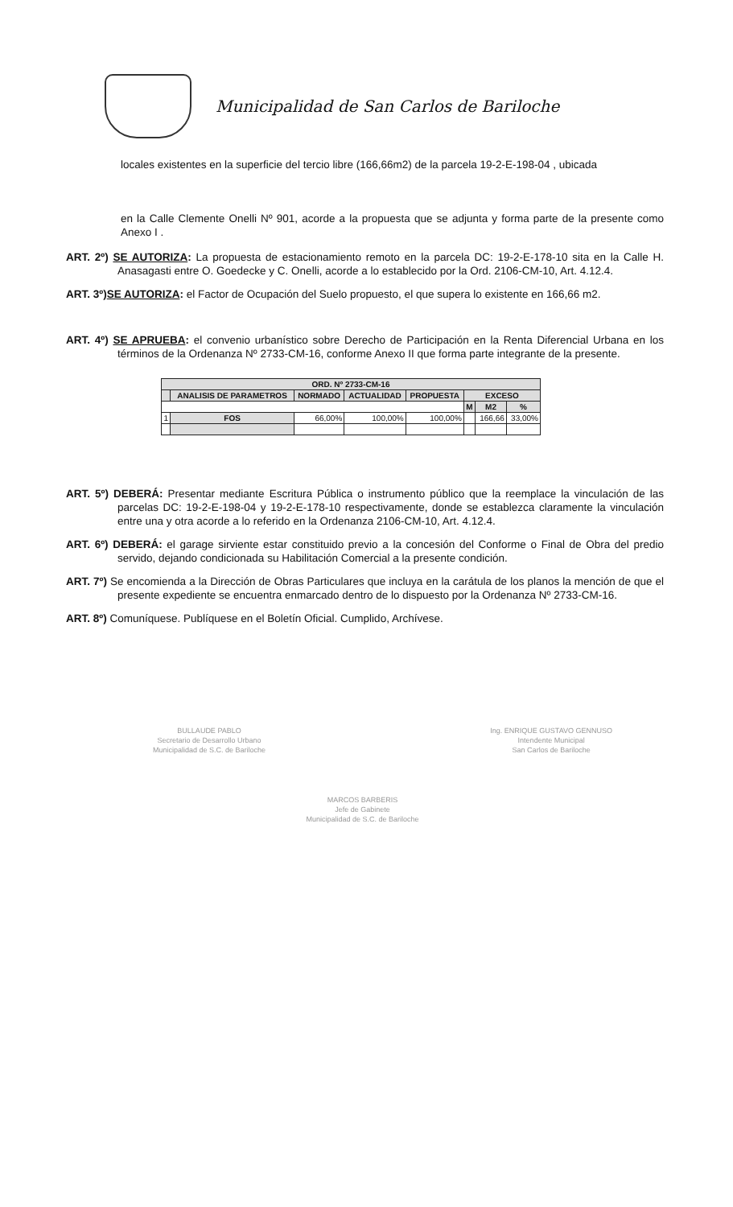Municipalidad de San Carlos de Bariloche
locales existentes en la superficie del tercio libre (166,66m2) de la parcela 19-2-E-198-04 , ubicada
en la Calle Clemente Onelli Nº 901, acorde a la propuesta que se adjunta y forma parte de la presente como Anexo I .
ART. 2º) SE AUTORIZA: La propuesta de estacionamiento remoto en la parcela DC: 19-2-E-178-10 sita en la Calle H. Anasagasti entre O. Goedecke y C. Onelli, acorde a lo establecido por la Ord. 2106-CM-10, Art. 4.12.4.
ART. 3º)SE AUTORIZA: el Factor de Ocupación del Suelo propuesto, el que supera lo existente en 166,66 m2.
ART. 4º) SE APRUEBA: el convenio urbanístico sobre Derecho de Participación en la Renta Diferencial Urbana en los términos de la Ordenanza Nº 2733-CM-16, conforme Anexo II que forma parte integrante de la presente.
| ORD. Nº 2733-CM-16 | | | | | | | |
| --- | --- | --- | --- | --- | --- | --- | --- |
| | ANALISIS DE PARAMETROS | NORMADO | ACTUALIDAD | PROPUESTA | EXCESO | | |
| | | | | | M | M2 | % |
| 1 | FOS | 66,00% | 100,00% | 100,00% | | 166,66 | 33,00% |
ART. 5º) DEBERÁ: Presentar mediante Escritura Pública o instrumento público que la reemplace la vinculación de las parcelas DC: 19-2-E-198-04 y 19-2-E-178-10 respectivamente, donde se establezca claramente la vinculación entre una y otra acorde a lo referido en la Ordenanza 2106-CM-10, Art. 4.12.4.
ART. 6º) DEBERÁ: el garage sirviente estar constituido previo a la concesión del Conforme o Final de Obra del predio servido, dejando condicionada su Habilitación Comercial a la presente condición.
ART. 7º) Se encomienda a la Dirección de Obras Particulares que incluya en la carátula de los planos la mención de que el presente expediente se encuentra enmarcado dentro de lo dispuesto por la Ordenanza Nº 2733-CM-16.
ART. 8º) Comuníquese. Publíquese en el Boletín Oficial. Cumplido, Archívese.
BULLAUDE PABLO
Secretario de Desarrollo Urbano
Municipalidad de S.C. de Bariloche
Ing. ENRIQUE GUSTAVO GENNUSO
Intendente Municipal
San Carlos de Bariloche
MARCOS BARBERIS
Jefe de Gabinete
Municipalidad de S.C. de Bariloche